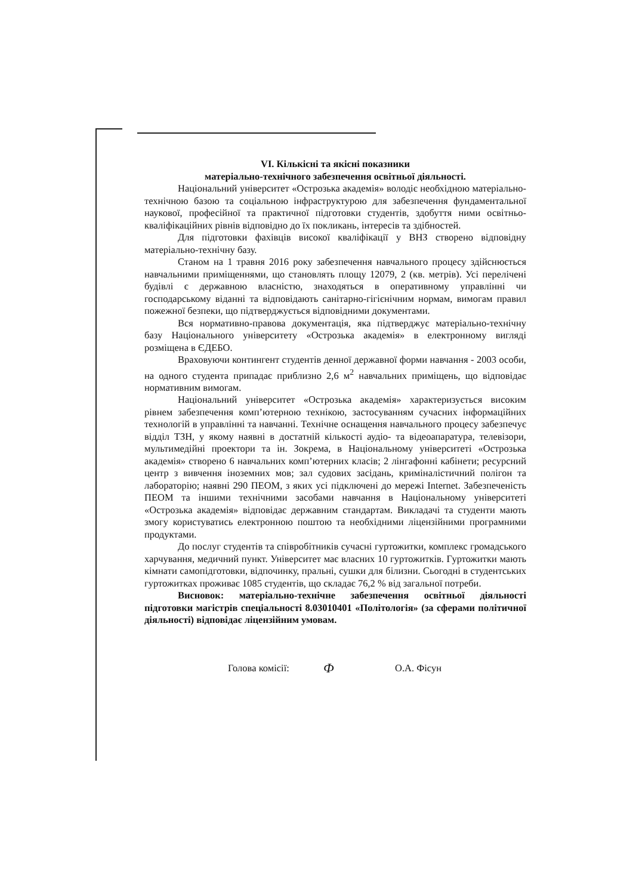VI. Кількісні та якісні показники
матеріально-технічного забезпечення освітньої діяльності.
Національний університет «Острозька академія» володіє необхідною матеріально-технічною базою та соціальною інфраструктурою для забезпечення фундаментальної наукової, професійної та практичної підготовки студентів, здобуття ними освітньо-кваліфікаційних рівнів відповідно до їх покликань, інтересів та здібностей.
Для підготовки фахівців високої кваліфікації у ВНЗ створено відповідну матеріально-технічну базу.
Станом на 1 травня 2016 року забезпечення навчального процесу здійснюється навчальними приміщеннями, що становлять площу 12079, 2 (кв. метрів). Усі перелічені будівлі є державною власністю, знаходяться в оперативному управлінні чи господарському віданні та відповідають санітарно-гігієнічним нормам, вимогам правил пожежної безпеки, що підтверджується відповідними документами.
Вся нормативно-правова документація, яка підтверджує матеріально-технічну базу Національного університету «Острозька академія» в електронному вигляді розміщена в ЄДЕБО.
Враховуючи контингент студентів денної державної форми навчання - 2003 особи, на одного студента припадає приблизно 2,6 м<sup>2</sup> навчальних приміщень, що відповідає нормативним вимогам.
Національний університет «Острозька академія» характеризується високим рівнем забезпечення комп’ютерною технікою, застосуванням сучасних інформаційних технологій в управлінні та навчанні. Технічне оснащення навчального процесу забезпечує відділ ТЗН, у якому наявні в достатній кількості аудіо- та відеоапаратура, телевізори, мультимедійні проектори та ін. Зокрема, в Національному університеті «Острозька академія» створено 6 навчальних комп’ютерних класів; 2 лінгафонні кабінети; ресурсний центр з вивчення іноземних мов; зал судових засідань, криміналістичний полігон та лабораторію; наявні 290 ПЕОМ, з яких усі підключені до мережі Internet. Забезпеченість ПЕОМ та іншими технічними засобами навчання в Національному університеті «Острозька академія» відповідає державним стандартам. Викладачі та студенти мають змогу користуватись електронною поштою та необхідними ліцензійними програмними продуктами.
До послуг студентів та співробітників сучасні гуртожитки, комплекс громадського харчування, медичний пункт. Університет має власних 10 гуртожитків. Гуртожитки мають кімнати самопідготовки, відпочинку, пральні, сушки для білизни. Сьогодні в студентських гуртожитках проживає 1085 студентів, що складає 76,2 % від загальної потреби.
Висновок: матеріально-технічне забезпечення освітньої діяльності підготовки магістрів спеціальності 8.03010401 «Політологія» (за сферами політичної діяльності) відповідає ліцензійним умовам.
Голова комісії: Ф О.А. Фісун